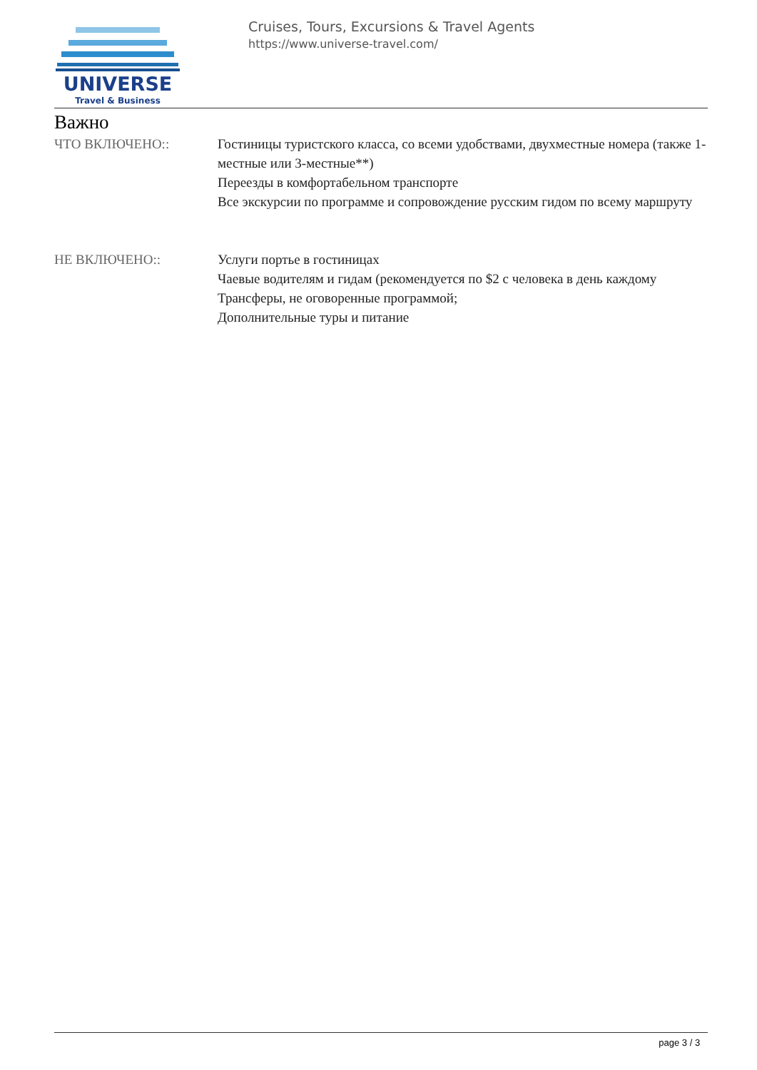UNIVERSE
Travel & Business
Cruises, Tours, Excursions & Travel Agents
https://www.universe-travel.com/
Важно
ЧТО ВКЛЮЧЕНО:: Гостиницы туристского класса, со всеми удобствами, двухместные номера (также 1-местные или 3-местные**)
Переезды в комфортабельном транспорте
Все экскурсии по программе и сопровождение русским гидом по всему маршруту
НЕ ВКЛЮЧЕНО:: Услуги портье в гостиницах
Чаевые водителям и гидам (рекомендуется по $2 с человека в день каждому
Трансферы, не оговоренные программой;
Дополнительные туры и питание
page 3 / 3